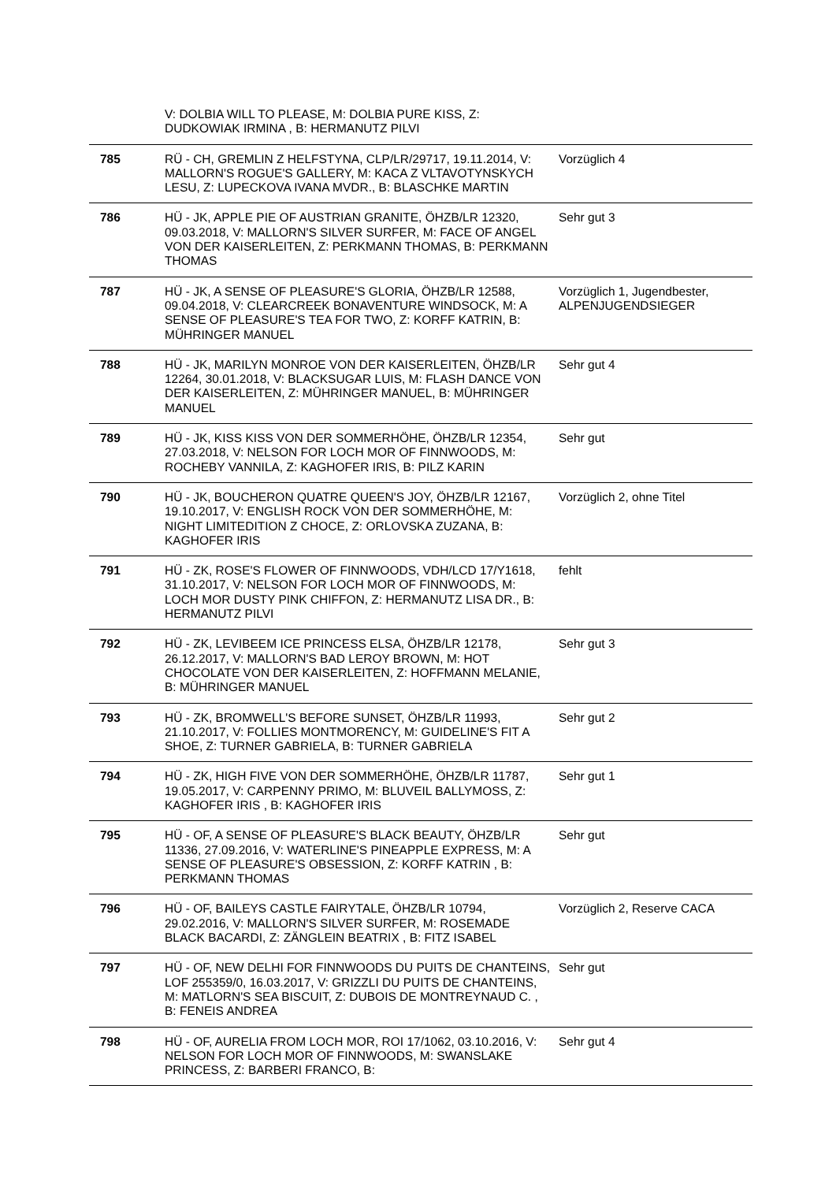| | V: DOLBIA WILL TO PLEASE, M: DOLBIA PURE KISS, Z: DUDKOWIAK IRMINA , B: HERMANUTZ PILVI | |
| 785 | RÜ - CH, GREMLIN Z HELFSTYNA, CLP/LR/29717, 19.11.2014, V: MALLORN'S ROGUE'S GALLERY, M: KACA Z VLTAVOTYNSKYCH LESU, Z: LUPECKOVA IVANA MVDR., B: BLASCHKE MARTIN | Vorzüglich 4 |
| 786 | HÜ - JK, APPLE PIE OF AUSTRIAN GRANITE, ÖHZB/LR 12320, 09.03.2018, V: MALLORN'S SILVER SURFER, M: FACE OF ANGEL VON DER KAISERLEITEN, Z: PERKMANN THOMAS, B: PERKMANN THOMAS | Sehr gut 3 |
| 787 | HÜ - JK, A SENSE OF PLEASURE'S GLORIA, ÖHZB/LR 12588, 09.04.2018, V: CLEARCREEK BONAVENTURE WINDSOCK, M: A SENSE OF PLEASURE'S TEA FOR TWO, Z: KORFF KATRIN, B: MÜHRINGER MANUEL | Vorzüglich 1, Jugendbester, ALPENJUGENDSIEGER |
| 788 | HÜ - JK, MARILYN MONROE VON DER KAISERLEITEN, ÖHZB/LR 12264, 30.01.2018, V: BLACKSUGAR LUIS, M: FLASH DANCE VON DER KAISERLEITEN, Z: MÜHRINGER MANUEL, B: MÜHRINGER MANUEL | Sehr gut 4 |
| 789 | HÜ - JK, KISS KISS VON DER SOMMERHÖHE, ÖHZB/LR 12354, 27.03.2018, V: NELSON FOR LOCH MOR OF FINNWOODS, M: ROCHEBY VANNILA, Z: KAGHOFER IRIS, B: PILZ KARIN | Sehr gut |
| 790 | HÜ - JK, BOUCHERON QUATRE QUEEN'S JOY, ÖHZB/LR 12167, 19.10.2017, V: ENGLISH ROCK VON DER SOMMERHÖHE, M: NIGHT LIMITEDITION Z CHOCE, Z: ORLOVSKA ZUZANA, B: KAGHOFER IRIS | Vorzüglich 2, ohne Titel |
| 791 | HÜ - ZK, ROSE'S FLOWER OF FINNWOODS, VDH/LCD 17/Y1618, 31.10.2017, V: NELSON FOR LOCH MOR OF FINNWOODS, M: LOCH MOR DUSTY PINK CHIFFON, Z: HERMANUTZ LISA DR., B: HERMANUTZ PILVI | fehlt |
| 792 | HÜ - ZK, LEVIBEEM ICE PRINCESS ELSA, ÖHZB/LR 12178, 26.12.2017, V: MALLORN'S BAD LEROY BROWN, M: HOT CHOCOLATE VON DER KAISERLEITEN, Z: HOFFMANN MELANIE, B: MÜHRINGER MANUEL | Sehr gut 3 |
| 793 | HÜ - ZK, BROMWELL'S BEFORE SUNSET, ÖHZB/LR 11993, 21.10.2017, V: FOLLIES MONTMORENCY, M: GUIDELINE'S FIT A SHOE, Z: TURNER GABRIELA, B: TURNER GABRIELA | Sehr gut 2 |
| 794 | HÜ - ZK, HIGH FIVE VON DER SOMMERHÖHE, ÖHZB/LR 11787, 19.05.2017, V: CARPENNY PRIMO, M: BLUVEIL BALLYMOSS, Z: KAGHOFER IRIS , B: KAGHOFER IRIS | Sehr gut 1 |
| 795 | HÜ - OF, A SENSE OF PLEASURE'S BLACK BEAUTY, ÖHZB/LR 11336, 27.09.2016, V: WATERLINE'S PINEAPPLE EXPRESS, M: A SENSE OF PLEASURE'S OBSESSION, Z: KORFF KATRIN , B: PERKMANN THOMAS | Sehr gut |
| 796 | HÜ - OF, BAILEYS CASTLE FAIRYTALE, ÖHZB/LR 10794, 29.02.2016, V: MALLORN'S SILVER SURFER, M: ROSEMADE BLACK BACARDI, Z: ZÄNGLEIN BEATRIX , B: FITZ ISABEL | Vorzüglich 2, Reserve CACA |
| 797 | HÜ - OF, NEW DELHI FOR FINNWOODS DU PUITS DE CHANTEINS, LOF 255359/0, 16.03.2017, V: GRIZZLI DU PUITS DE CHANTEINS, M: MATLORN'S SEA BISCUIT, Z: DUBOIS DE MONTREYNAUD C. , B: FENEIS ANDREA | Sehr gut |
| 798 | HÜ - OF, AURELIA FROM LOCH MOR, ROI 17/1062, 03.10.2016, V: NELSON FOR LOCH MOR OF FINNWOODS, M: SWANSLAKE PRINCESS, Z: BARBERI FRANCO, B: | Sehr gut 4 |